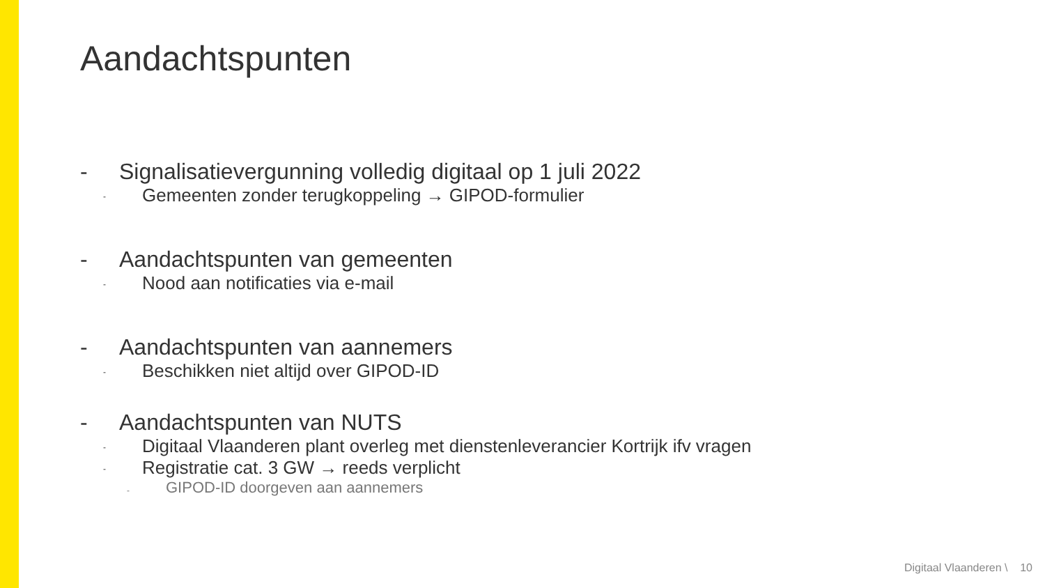Aandachtspunten
- Signalisatievergunning volledig digitaal op 1 juli 2022
- Gemeenten zonder terugkoppeling → GIPOD-formulier
- Aandachtspunten van gemeenten
- Nood aan notificaties via e-mail
- Aandachtspunten van aannemers
- Beschikken niet altijd over GIPOD-ID
- Aandachtspunten van NUTS
- Digitaal Vlaanderen plant overleg met dienstenleverancier Kortrijk ifv vragen
- Registratie cat. 3 GW → reeds verplicht
- GIPOD-ID doorgeven aan aannemers
Digitaal Vlaanderen \ 10